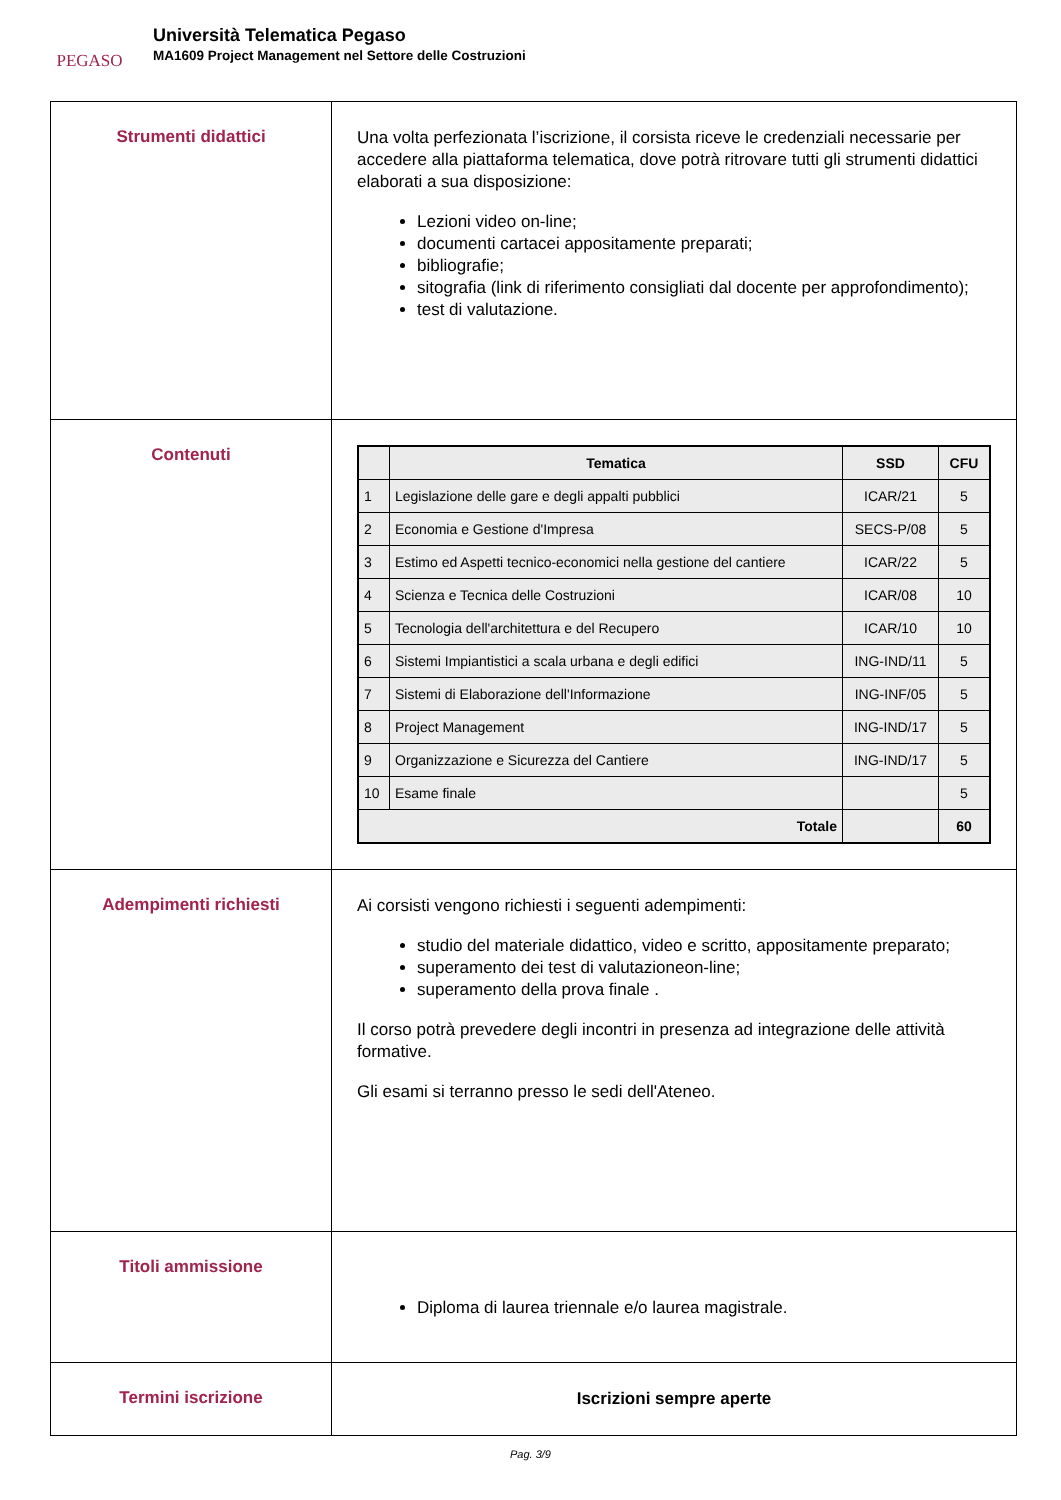PEGASO
Università Telematica Pegaso
MA1609 Project Management nel Settore delle Costruzioni
| Strumenti didattici | Una volta perfezionata l’iscrizione, il corsista riceve le credenziali necessarie per accedere alla piattaforma telematica, dove potrà ritrovare tutti gli strumenti didattici elaborati a sua disposizione: Lezioni video on-line; documenti cartacei appositamente preparati; bibliografie; sitografia (link di riferimento consigliati dal docente per approfondimento); test di valutazione. |
| Contenuti | / / Tematica / SSD / CFU / / --- / --- / --- / --- / / 1 / Legislazione delle gare e degli appalti pubblici / ICAR/21 / 5 / / 2 / Economia e Gestione d'Impresa / SECS-P/08 / 5 / / 3 / Estimo ed Aspetti tecnico-economici nella gestione del cantiere / ICAR/22 / 5 / / 4 / Scienza e Tecnica delle Costruzioni / ICAR/08 / 10 / / 5 / Tecnologia dell'architettura e del Recupero / ICAR/10 / 10 / / 6 / Sistemi Impiantistici a scala urbana e degli edifici / ING-IND/11 / 5 / / 7 / Sistemi di Elaborazione dell'Informazione / ING-INF/05 / 5 / / 8 / Project Management / ING-IND/17 / 5 / / 9 / Organizzazione e Sicurezza del Cantiere / ING-IND/17 / 5 / / 10 / Esame finale / / 5 / / Totale / / / 60 / |
| Adempimenti richiesti | Ai corsisti vengono richiesti i seguenti adempimenti: studio del materiale didattico, video e scritto, appositamente preparato; superamento dei test di valutazioneon-line; superamento della prova finale . Il corso potrà prevedere degli incontri in presenza ad integrazione delle attività formative. Gli esami si terranno presso le sedi dell'Ateneo. |
| Titoli ammissione | Diploma di laurea triennale e/o laurea magistrale. |
| Termini iscrizione | Iscrizioni sempre aperte |
Pag. 3/9